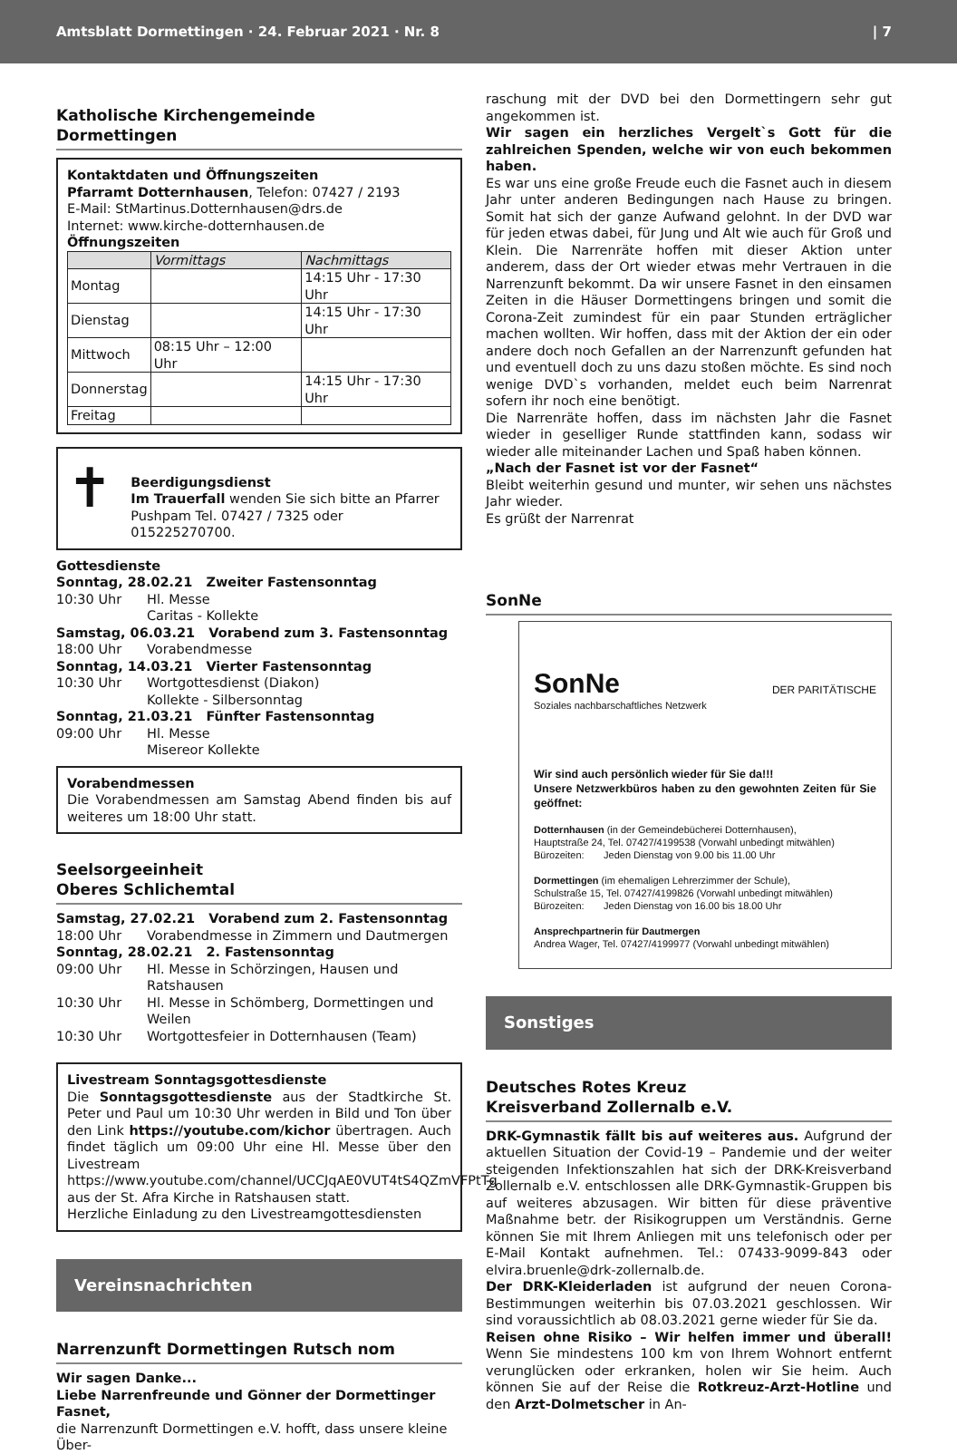Amtsblatt Dormettingen · 24. Februar 2021 · Nr. 8 | 7
Katholische Kirchengemeinde
Dormettingen
Kontaktdaten und Öffnungszeiten
Pfarramt Dotternhausen, Telefon: 07427 / 2193
E-Mail: StMartinus.Dotternhausen@drs.de
Internet: www.kirche-dotternhausen.de
Öffnungszeiten
| | Vormittags | Nachmittags |
| --- | --- | --- |
| Montag | | 14:15 Uhr - 17:30 Uhr |
| Dienstag | | 14:15 Uhr - 17:30 Uhr |
| Mittwoch | 08:15 Uhr – 12:00 Uhr | |
| Donnerstag | | 14:15 Uhr - 17:30 Uhr |
| Freitag | | |
✝
Beerdigungsdienst
Im Trauerfall wenden Sie sich bitte an Pfarrer Pushpam Tel. 07427 / 7325 oder 015225270700.
Gottesdienste
Sonntag, 28.02.21 Zweiter Fastensonntag
10:30 Uhr Hl. Messe
Caritas - Kollekte
Samstag, 06.03.21 Vorabend zum 3. Fastensonntag
18:00 Uhr Vorabendmesse
Sonntag, 14.03.21 Vierter Fastensonntag
10:30 Uhr Wortgottesdienst (Diakon)
Kollekte - Silbersonntag
Sonntag, 21.03.21 Fünfter Fastensonntag
09:00 Uhr Hl. Messe
Misereor Kollekte
Vorabendmessen
Die Vorabendmessen am Samstag Abend finden bis auf weiteres um 18:00 Uhr statt.
Seelsorgeeinheit
Oberes Schlichemtal
Samstag, 27.02.21 Vorabend zum 2. Fastensonntag
18:00 Uhr Vorabendmesse in Zimmern und Dautmergen
Sonntag, 28.02.21 2. Fastensonntag
09:00 Uhr Hl. Messe in Schörzingen, Hausen und Ratshausen
10:30 Uhr Hl. Messe in Schömberg, Dormettingen und Weilen
10:30 Uhr Wortgottesfeier in Dotternhausen (Team)
Livestream Sonntagsgottesdienste
Die Sonntagsgottesdienste aus der Stadtkirche St. Peter und Paul um 10:30 Uhr werden in Bild und Ton über den Link https://youtube.com/kichor übertragen. Auch findet täglich um 09:00 Uhr eine Hl. Messe über den Livestream https://www.youtube.com/channel/UCCJqAE0VUT4tS4QZmVFPtTg aus der St. Afra Kirche in Ratshausen statt.
Herzliche Einladung zu den Livestreamgottesdiensten
Vereinsnachrichten
Narrenzunft Dormettingen Rutsch nom
Wir sagen Danke...
Liebe Narrenfreunde und Gönner der Dormettinger Fasnet,
die Narrenzunft Dormettingen e.V. hofft, dass unsere kleine Über-
raschung mit der DVD bei den Dormettingern sehr gut angekommen ist.
Wir sagen ein herzliches Vergelt`s Gott für die zahlreichen Spenden, welche wir von euch bekommen haben.
Es war uns eine große Freude euch die Fasnet auch in diesem Jahr unter anderen Bedingungen nach Hause zu bringen. Somit hat sich der ganze Aufwand gelohnt. In der DVD war für jeden etwas dabei, für Jung und Alt wie auch für Groß und Klein. Die Narrenräte hoffen mit dieser Aktion unter anderem, dass der Ort wieder etwas mehr Vertrauen in die Narrenzunft bekommt. Da wir unsere Fasnet in den einsamen Zeiten in die Häuser Dormettingens bringen und somit die Corona-Zeit zumindest für ein paar Stunden erträglicher machen wollten. Wir hoffen, dass mit der Aktion der ein oder andere doch noch Gefallen an der Narrenzunft gefunden hat und eventuell doch zu uns dazu stoßen möchte. Es sind noch wenige DVD`s vorhanden, meldet euch beim Narrenrat sofern ihr noch eine benötigt.
Die Narrenräte hoffen, dass im nächsten Jahr die Fasnet wieder in geselliger Runde stattfinden kann, sodass wir wieder alle miteinander Lachen und Spaß haben können.
„Nach der Fasnet ist vor der Fasnet“
Bleibt weiterhin gesund und munter, wir sehen uns nächstes Jahr wieder.
Es grüßt der Narrenrat
SonNe
SonNe
Soziales nachbarschaftliches Netzwerk
DER PARITÄTISCHE
Wir sind auch persönlich wieder für Sie da!!!
Unsere Netzwerkbüros haben zu den gewohnten Zeiten für Sie geöffnet:
Dotternhausen (in der Gemeindebücherei Dotternhausen),
Hauptstraße 24, Tel. 07427/4199538 (Vorwahl unbedingt mitwählen)
Bürozeiten: Jeden Dienstag von 9.00 bis 11.00 Uhr
Dormettingen (im ehemaligen Lehrerzimmer der Schule),
Schulstraße 15, Tel. 07427/4199826 (Vorwahl unbedingt mitwählen)
Bürozeiten: Jeden Dienstag von 16.00 bis 18.00 Uhr
Ansprechpartnerin für Dautmergen
Andrea Wager, Tel. 07427/4199977 (Vorwahl unbedingt mitwählen)
Sonstiges
Deutsches Rotes Kreuz
Kreisverband Zollernalb e.V.
DRK-Gymnastik fällt bis auf weiteres aus. Aufgrund der aktuellen Situation der Covid-19 – Pandemie und der weiter steigenden Infektionszahlen hat sich der DRK-Kreisverband Zollernalb e.V. entschlossen alle DRK-Gymnastik-Gruppen bis auf weiteres abzusagen. Wir bitten für diese präventive Maßnahme betr. der Risikogruppen um Verständnis. Gerne können Sie mit Ihrem Anliegen mit uns telefonisch oder per E-Mail Kontakt aufnehmen. Tel.: 07433-9099-843 oder elvira.bruenle@drk-zollernalb.de.
Der DRK-Kleiderladen ist aufgrund der neuen Corona-Bestimmungen weiterhin bis 07.03.2021 geschlossen. Wir sind voraussichtlich ab 08.03.2021 gerne wieder für Sie da.
Reisen ohne Risiko – Wir helfen immer und überall! Wenn Sie mindestens 100 km von Ihrem Wohnort entfernt verunglücken oder erkranken, holen wir Sie heim. Auch können Sie auf der Reise die Rotkreuz-Arzt-Hotline und den Arzt-Dolmetscher in An-